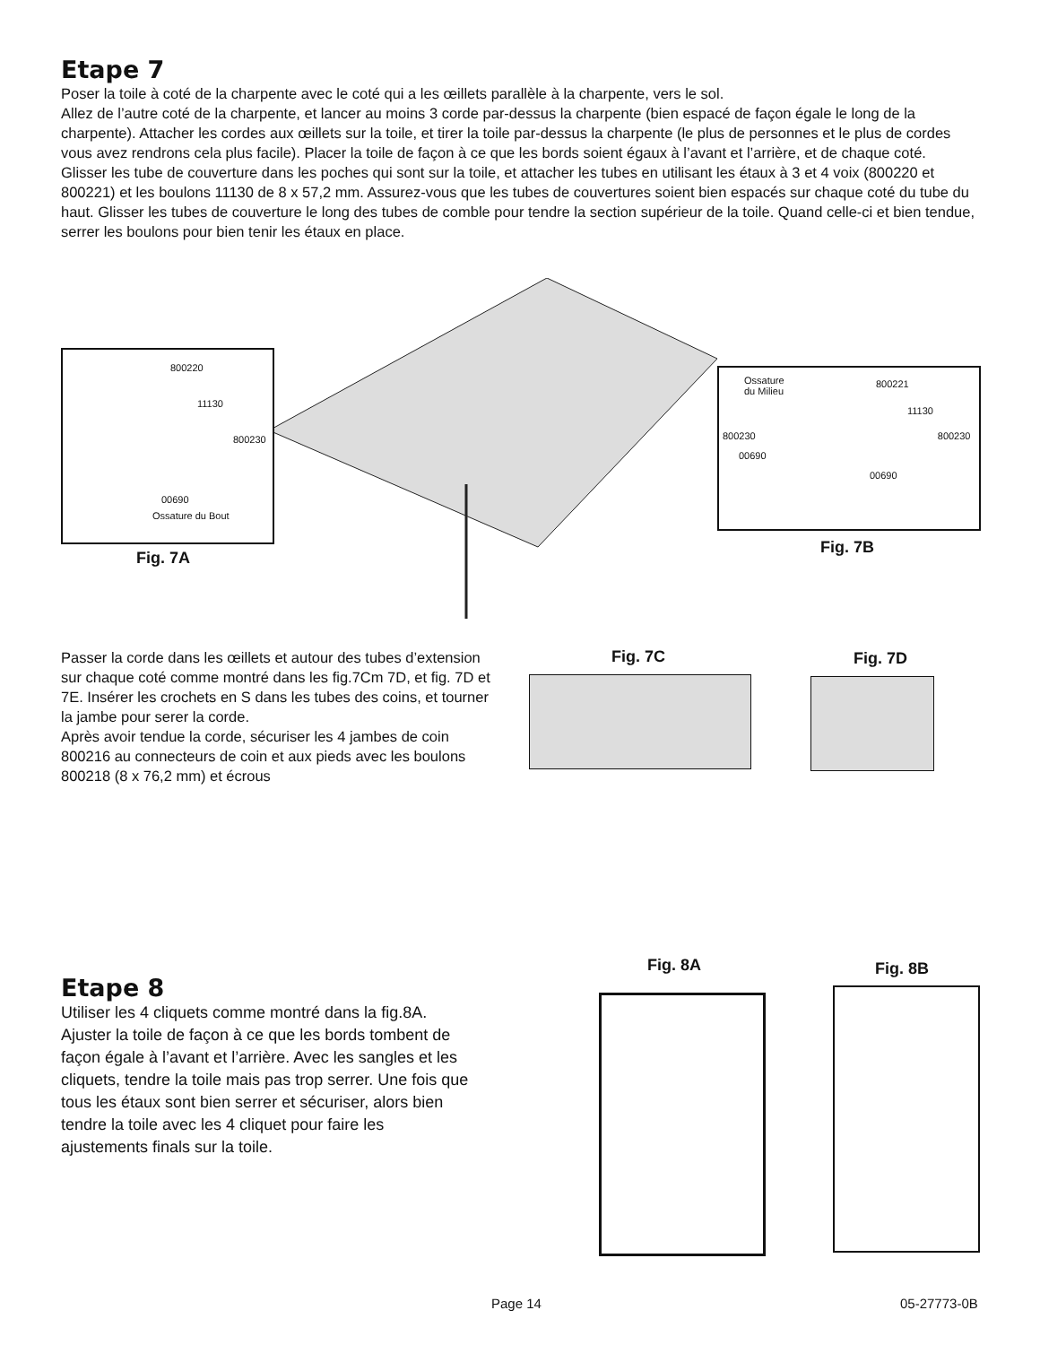Etape 7
Poser la toile à coté de la charpente avec le coté qui a les œillets parallèle à la charpente, vers le sol.
Allez de l’autre coté de la charpente, et lancer au moins 3 corde par-dessus la charpente (bien espacé de façon égale le long de la charpente). Attacher les cordes aux œillets sur la toile, et tirer la toile par-dessus la charpente (le plus de personnes et le plus de cordes vous avez rendrons cela plus facile). Placer la toile de façon à ce que les bords soient égaux à l’avant et l’arrière, et de chaque coté.
Glisser les tube de couverture dans les poches qui sont sur la toile, et attacher les tubes en utilisant les étaux à 3 et 4 voix (800220 et 800221) et les boulons 11130 de 8 x 57,2 mm. Assurez-vous que les tubes de couvertures soient bien espacés sur chaque coté du tube du haut. Glisser les tubes de couverture le long des tubes de comble pour tendre la section supérieur de la toile. Quand celle-ci et bien tendue, serrer les boulons pour bien tenir les étaux en place.
800220
11130
800230
00690
Ossature du Bout
Fig. 7A
Ossature
du Milieu
800221
11130
800230 800230
00690
00690
Fig. 7B
Passer la corde dans les œillets et autour des tubes d’extension sur chaque coté comme montré dans les fig.7Cm 7D, et fig. 7D et 7E. Insérer les crochets en S dans les tubes des coins, et tourner la jambe pour serer la corde.
Après avoir tendue la corde, sécuriser les 4 jambes de coin 800216 au connecteurs de coin et aux pieds avec les boulons 800218 (8 x 76,2 mm) et écrous
Fig. 7C Fig. 7D
Etape 8
Utiliser les 4 cliquets comme montré dans la fig.8A.
Ajuster la toile de façon à ce que les bords tombent de façon égale à l’avant et l’arrière. Avec les sangles et les cliquets, tendre la toile mais pas trop serrer. Une fois que tous les étaux sont bien serrer et sécuriser, alors bien tendre la toile avec les 4 cliquet pour faire les ajustements finals sur la toile.
Fig. 8A Fig. 8B
Page 14 05-27773-0B